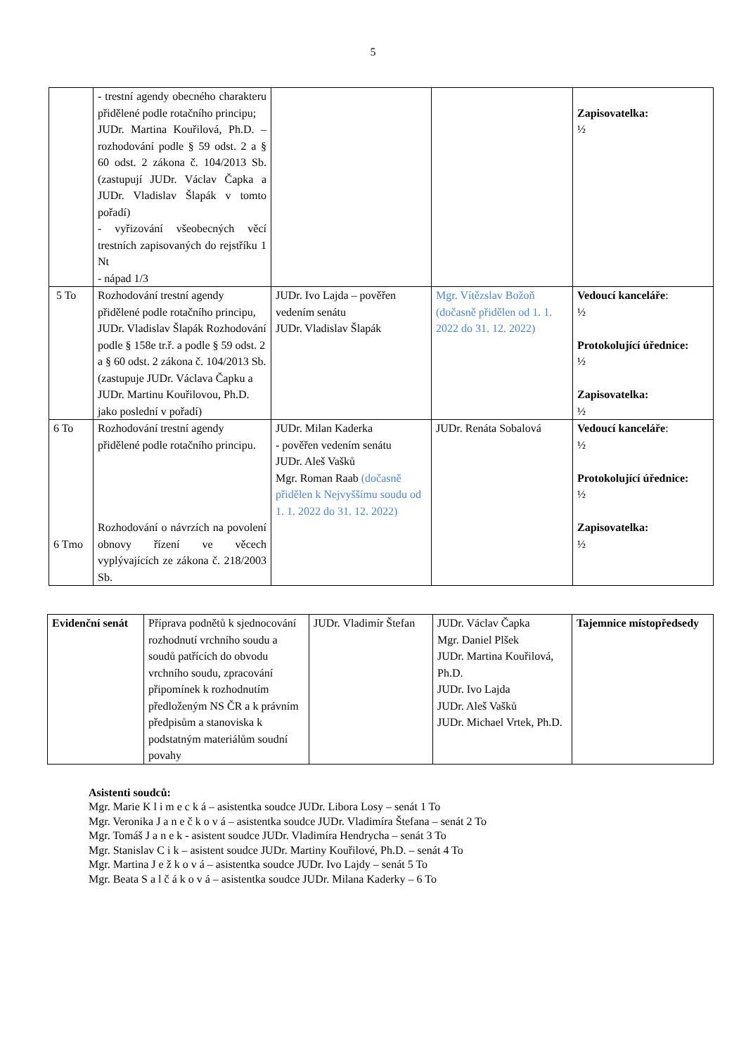5
| | - trestní agendy obecného charakteru přidělené podle rotačního principu; JUDr. Martina Kouřilová, Ph.D. – rozhodování podle § 59 odst. 2 a § 60 odst. 2 zákona č. 104/2013 Sb. (zastupují JUDr. Václav Čapka a JUDr. Vladislav Šlapák v tomto pořadí) - vyřizování všeobecných věcí trestních zapisovaných do rejstříku 1 Nt - nápad 1/3 | | | Zapisovatelka: ½ |
| 5 To | Rozhodování trestní agendy přidělené podle rotačního principu, JUDr. Vladislav Šlapák Rozhodování podle § 158e tr.ř. a podle § 59 odst. 2 a § 60 odst. 2 zákona č. 104/2013 Sb. (zastupuje JUDr. Václava Čapku a JUDr. Martinu Kouřilovou, Ph.D. jako poslední v pořadí) | JUDr. Ivo Lajda – pověřen vedením senátu JUDr. Vladislav Šlapák | Mgr. Vítězslav Božoň (dočasně přidělen od 1. 1. 2022 do 31. 12. 2022) | Vedoucí kanceláře : ½ Protokolující úřednice: ½ Zapisovatelka: ½ |
| 6 To 6 Tmo | Rozhodování trestní agendy přidělené podle rotačního principu. Rozhodování o návrzích na povolení obnovy řízení ve věcech vyplývajících ze zákona č. 218/2003 Sb. | JUDr. Milan Kaderka - pověřen vedením senátu JUDr. Aleš Vašků Mgr. Roman Raab (dočasně přidělen k Nejvyššímu soudu od 1. 1. 2022 do 31. 12. 2022) | JUDr. Renáta Sobalová | Vedoucí kanceláře : ½ Protokolující úřednice: ½ Zapisovatelka: ½ |
| Evidenční senát | Příprava podnětů k sjednocování rozhodnutí vrchního soudu a soudů patřících do obvodu vrchního soudu, zpracování připomínek k rozhodnutím předloženým NS ČR a k právním předpisům a stanoviska k podstatným materiálům soudní povahy | JUDr. Vladimír Štefan | JUDr. Václav Čapka Mgr. Daniel Plšek JUDr. Martina Kouřilová, Ph.D. JUDr. Ivo Lajda JUDr. Aleš Vašků JUDr. Michael Vrtek, Ph.D. | Tajemnice místopředsedy |
Asistenti soudců:
Mgr. Marie K l i m e c k á – asistentka soudce JUDr. Libora Losy – senát 1 To
Mgr. Veronika J a n e č k o v á – asistentka soudce JUDr. Vladimíra Štefana – senát 2 To
Mgr. Tomáš J a n e k - asistent soudce JUDr. Vladimíra Hendrycha – senát 3 To
Mgr. Stanislav C i k – asistent soudce JUDr. Martiny Kouřilové, Ph.D. – senát 4 To
Mgr. Martina J e ž k o v á – asistentka soudce JUDr. Ivo Lajdy – senát 5 To
Mgr. Beata S a l č á k o v á – asistentka soudce JUDr. Milana Kaderky – 6 To